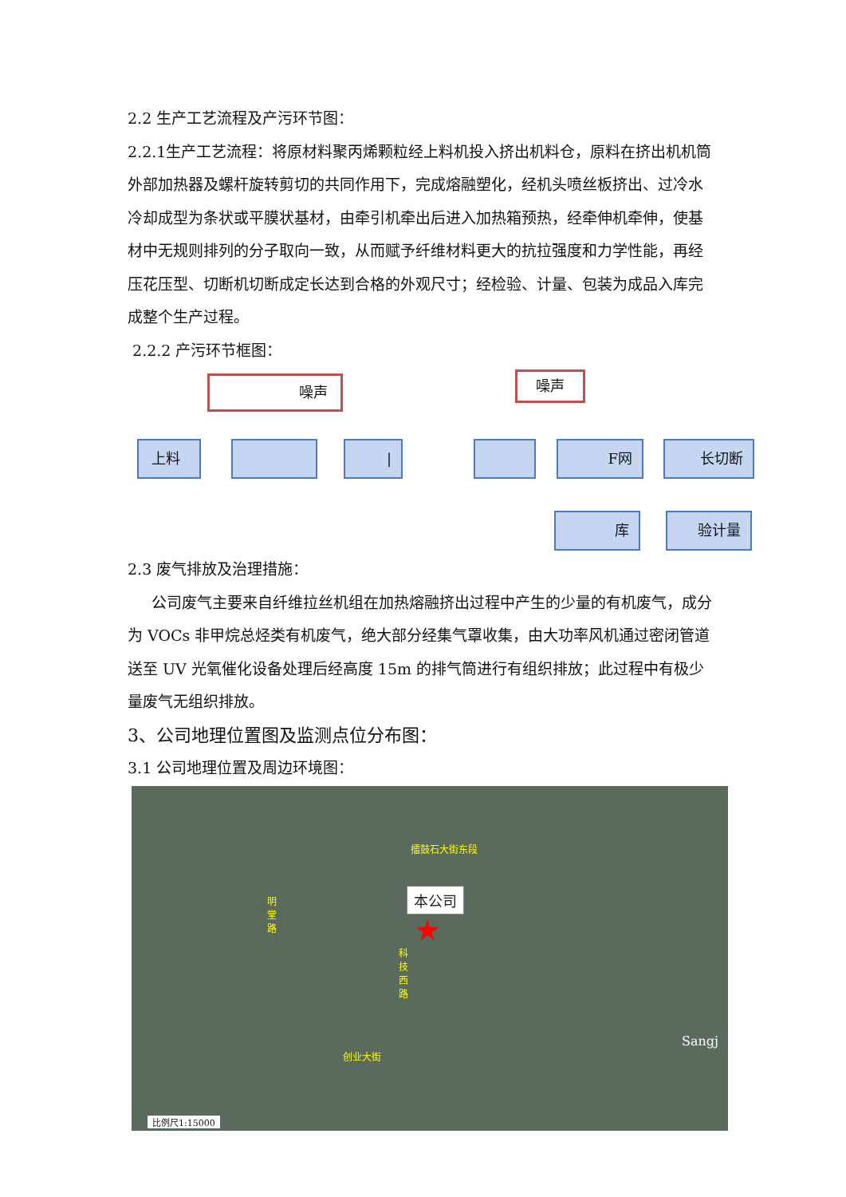2.2 生产工艺流程及产污环节图：
2.2.1生产工艺流程：将原材料聚丙烯颗粒经上料机投入挤出机料仓，原料在挤出机机筒外部加热器及螺杆旋转剪切的共同作用下，完成熔融塑化，经机头喷丝板挤出、过冷水冷却成型为条状或平膜状基材，由牵引机牵出后进入加热箱预热，经牵伸机牵伸，使基材中无规则排列的分子取向一致，从而赋予纤维材料更大的抗拉强度和力学性能，再经压花压型、切断机切断成定长达到合格的外观尺寸；经检验、计量、包装为成品入库完成整个生产过程。
2.2.2 产污环节框图：
噪声 噪声
上料 | F网 长切断
验计量
库
2.3 废气排放及治理措施：
公司废气主要来自纤维拉丝机组在加热熔融挤出过程中产生的少量的有机废气，成分为 VOCs 非甲烷总烃类有机废气，绝大部分经集气罩收集，由大功率风机通过密闭管道送至 UV 光氧催化设备处理后经高度 15m 的排气筒进行有组织排放；此过程中有极少量废气无组织排放。
3、公司地理位置图及监测点位分布图：
3.1 公司地理位置及周边环境图：
擂鼓石大街东段
本公司
★
明 堂 路
科 技 西 路
创业大街
Sangj
比例尺1:15000